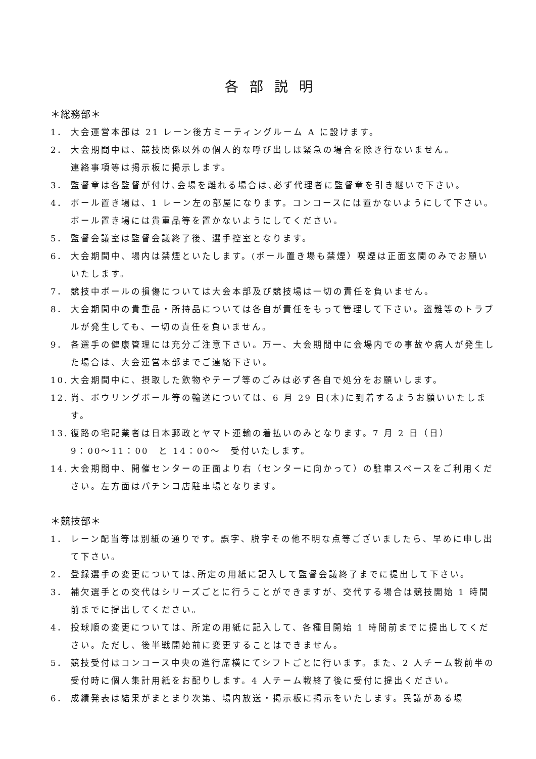各部説明
＊総務部＊
1． 大会運営本部は 21 レーン後方ミーティングルーム A に設けます。
2． 大会期間中は、競技関係以外の個人的な呼び出しは緊急の場合を除き行ないません。
連絡事項等は掲示板に掲示します。
3． 監督章は各監督が付け､会場を離れる場合は､必ず代理者に監督章を引き継いで下さい。
4． ボール置き場は、1 レーン左の部屋になります。コンコースには置かないようにして下さい。ボール置き場には貴重品等を置かないようにしてください。
5． 監督会議室は監督会議終了後、選手控室となります。
6． 大会期間中、場内は禁煙といたします。(ボール置き場も禁煙）喫煙は正面玄関のみでお願いいたします。
7． 競技中ボールの損傷については大会本部及び競技場は一切の責任を負いません。
8． 大会期間中の貴重品・所持品については各自が責任をもって管理して下さい。盗難等のトラブルが発生しても、一切の責任を負いません。
9． 各選手の健康管理には充分ご注意下さい。万一、大会期間中に会場内での事故や病人が発生した場合は、大会運営本部までご連絡下さい。
10. 大会期間中に、摂取した飲物やテープ等のごみは必ず各自で処分をお願いします。
12. 尚、ボウリングボール等の輸送については、6 月 29 日(木)に到着するようお願いいたします。
13. 復路の宅配業者は日本郵政とヤマト運輸の着払いのみとなります。7 月 2 日（日）
9：00～11：00　と 14：00～　受付いたします。
14. 大会期間中、開催センターの正面より右（センターに向かって）の駐車スペースをご利用ください。左方面はパチンコ店駐車場となります。
＊競技部＊
1． レーン配当等は別紙の通りです。誤字、脱字その他不明な点等ございましたら、早めに申し出て下さい。
2． 登録選手の変更については､所定の用紙に記入して監督会議終了までに提出して下さい。
3． 補欠選手との交代はシリーズごとに行うことができますが、交代する場合は競技開始 1 時間前までに提出してください。
4． 投球順の変更については、所定の用紙に記入して、各種目開始 1 時間前までに提出してください。ただし、後半戦開始前に変更することはできません。
5． 競技受付はコンコース中央の進行席横にてシフトごとに行います。また、2 人チーム戦前半の受付時に個人集計用紙をお配りします。4 人チーム戦終了後に受付に提出ください。
6． 成績発表は結果がまとまり次第、場内放送・掲示板に掲示をいたします。異議がある場